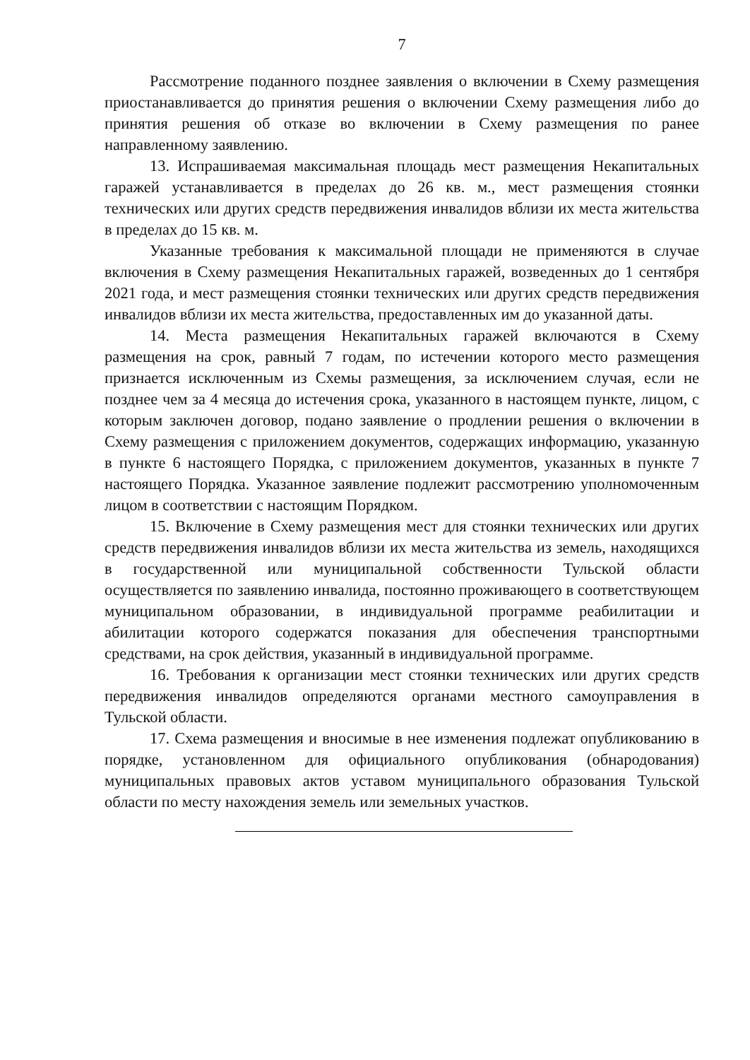7
Рассмотрение поданного позднее заявления о включении в Схему размещения приостанавливается до принятия решения о включении Схему размещения либо до принятия решения об отказе во включении в Схему размещения по ранее направленному заявлению.
13. Испрашиваемая максимальная площадь мест размещения Некапитальных гаражей устанавливается в пределах до 26 кв. м., мест размещения стоянки технических или других средств передвижения инвалидов вблизи их места жительства в пределах до 15 кв. м.
Указанные требования к максимальной площади не применяются в случае включения в Схему размещения Некапитальных гаражей, возведенных до 1 сентября 2021 года, и мест размещения стоянки технических или других средств передвижения инвалидов вблизи их места жительства, предоставленных им до указанной даты.
14. Места размещения Некапитальных гаражей включаются в Схему размещения на срок, равный 7 годам, по истечении которого место размещения признается исключенным из Схемы размещения, за исключением случая, если не позднее чем за 4 месяца до истечения срока, указанного в настоящем пункте, лицом, с которым заключен договор, подано заявление о продлении решения о включении в Схему размещения с приложением документов, содержащих информацию, указанную в пункте 6 настоящего Порядка, с приложением документов, указанных в пункте 7 настоящего Порядка. Указанное заявление подлежит рассмотрению уполномоченным лицом в соответствии с настоящим Порядком.
15. Включение в Схему размещения мест для стоянки технических или других средств передвижения инвалидов вблизи их места жительства из земель, находящихся в государственной или муниципальной собственности Тульской области осуществляется по заявлению инвалида, постоянно проживающего в соответствующем муниципальном образовании, в индивидуальной программе реабилитации и абилитации которого содержатся показания для обеспечения транспортными средствами, на срок действия, указанный в индивидуальной программе.
16. Требования к организации мест стоянки технических или других средств передвижения инвалидов определяются органами местного самоуправления в Тульской области.
17. Схема размещения и вносимые в нее изменения подлежат опубликованию в порядке, установленном для официального опубликования (обнародования) муниципальных правовых актов уставом муниципального образования Тульской области по месту нахождения земель или земельных участков.